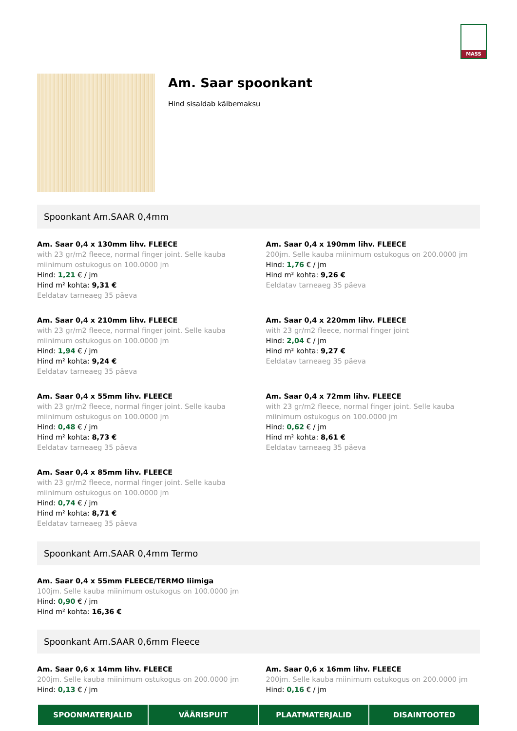MASS
Am. Saar spoonkant
Hind sisaldab käibemaksu
Spoonkant Am.SAAR 0,4mm
Am. Saar 0,4 x 130mm lihv. FLEECE
with 23 gr/m2 fleece, normal finger joint. Selle kauba miinimum ostukogus on 100.0000 jm
Hind: 1,21 € / jm
Hind m² kohta: 9,31 €
Eeldatav tarneaeg 35 päeva
Am. Saar 0,4 x 190mm lihv. FLEECE
200jm. Selle kauba miinimum ostukogus on 200.0000 jm
Hind: 1,76 € / jm
Hind m² kohta: 9,26 €
Eeldatav tarneaeg 35 päeva
Am. Saar 0,4 x 210mm lihv. FLEECE
with 23 gr/m2 fleece, normal finger joint. Selle kauba miinimum ostukogus on 100.0000 jm
Hind: 1,94 € / jm
Hind m² kohta: 9,24 €
Eeldatav tarneaeg 35 päeva
Am. Saar 0,4 x 220mm lihv. FLEECE
with 23 gr/m2 fleece, normal finger joint
Hind: 2,04 € / jm
Hind m² kohta: 9,27 €
Eeldatav tarneaeg 35 päeva
Am. Saar 0,4 x 55mm lihv. FLEECE
with 23 gr/m2 fleece, normal finger joint. Selle kauba miinimum ostukogus on 100.0000 jm
Hind: 0,48 € / jm
Hind m² kohta: 8,73 €
Eeldatav tarneaeg 35 päeva
Am. Saar 0,4 x 72mm lihv. FLEECE
with 23 gr/m2 fleece, normal finger joint. Selle kauba miinimum ostukogus on 100.0000 jm
Hind: 0,62 € / jm
Hind m² kohta: 8,61 €
Eeldatav tarneaeg 35 päeva
Am. Saar 0,4 x 85mm lihv. FLEECE
with 23 gr/m2 fleece, normal finger joint. Selle kauba miinimum ostukogus on 100.0000 jm
Hind: 0,74 € / jm
Hind m² kohta: 8,71 €
Eeldatav tarneaeg 35 päeva
Spoonkant Am.SAAR 0,4mm Termo
Am. Saar 0,4 x 55mm FLEECE/TERMO liimiga
100jm. Selle kauba miinimum ostukogus on 100.0000 jm
Hind: 0,90 € / jm
Hind m² kohta: 16,36 €
Spoonkant Am.SAAR 0,6mm Fleece
Am. Saar 0,6 x 14mm lihv. FLEECE
200jm. Selle kauba miinimum ostukogus on 200.0000 jm
Hind: 0,13 € / jm
Am. Saar 0,6 x 16mm lihv. FLEECE
200jm. Selle kauba miinimum ostukogus on 200.0000 jm
Hind: 0,16 € / jm
SPOONMATERJALID VÄÄRISPUIT PLAATMATERJALID DISAINTOOTED